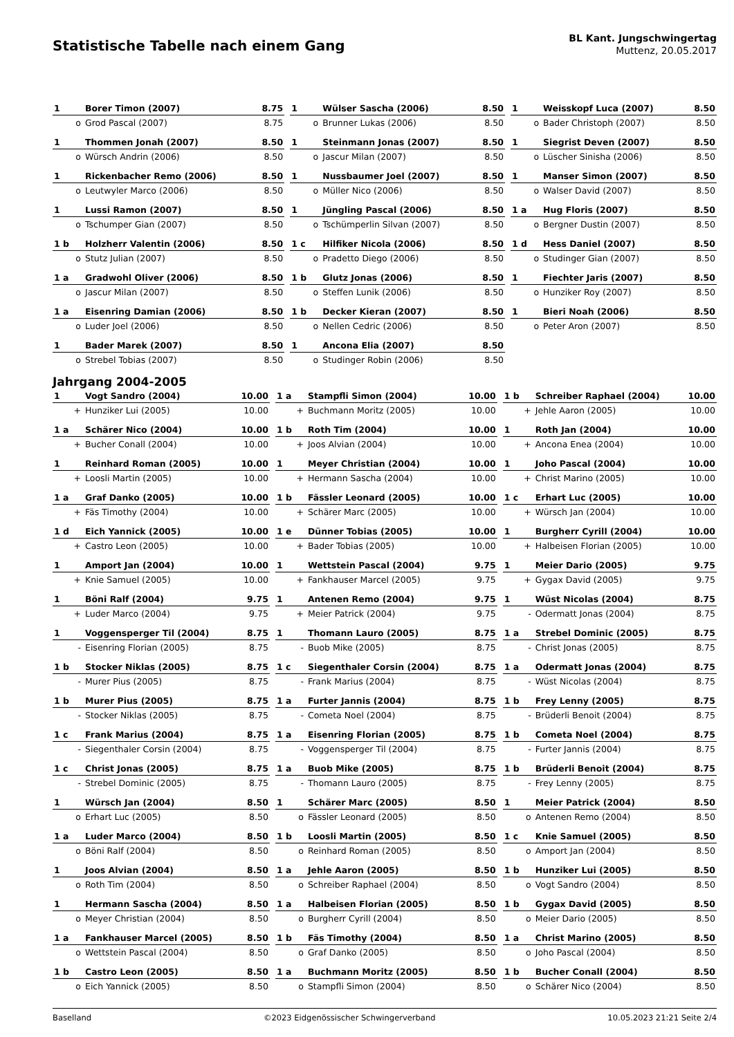Statistische Tabelle nach einem Gang
BL Kant. Jungschwingertag
Muttenz, 20.05.2017
| 1 | Borer Timon (2007) | 8.75 | | 1 | Wülser Sascha (2006) | 8.50 | | 1 | Weisskopf Luca (2007) | 8.50 |
| o | Grod Pascal (2007) | 8.75 | | o | Brunner Lukas (2006) | 8.50 | | o | Bader Christoph (2007) | 8.50 |
| 1 | Thommen Jonah (2007) | 8.50 | | 1 | Steinmann Jonas (2007) | 8.50 | | 1 | Siegrist Deven (2007) | 8.50 |
| o | Würsch Andrin (2006) | 8.50 | | o | Jascur Milan (2007) | 8.50 | | o | Lüscher Sinisha (2006) | 8.50 |
| 1 | Rickenbacher Remo (2006) | 8.50 | | 1 | Nussbaumer Joel (2007) | 8.50 | | 1 | Manser Simon (2007) | 8.50 |
| o | Leutwyler Marco (2006) | 8.50 | | o | Müller Nico (2006) | 8.50 | | o | Walser David (2007) | 8.50 |
| 1 | Lussi Ramon (2007) | 8.50 | | 1 | Jüngling Pascal (2006) | 8.50 | | 1 a | Hug Floris (2007) | 8.50 |
| o | Tschumper Gian (2007) | 8.50 | | o | Tschümperlin Silvan (2007) | 8.50 | | o | Bergner Dustin (2007) | 8.50 |
| 1 b | Holzherr Valentin (2006) | 8.50 | | 1 c | Hilfiker Nicola (2006) | 8.50 | | 1 d | Hess Daniel (2007) | 8.50 |
| o | Stutz Julian (2007) | 8.50 | | o | Pradetto Diego (2006) | 8.50 | | o | Studinger Gian (2007) | 8.50 |
| 1 a | Gradwohl Oliver (2006) | 8.50 | | 1 b | Glutz Jonas (2006) | 8.50 | | 1 | Fiechter Jaris (2007) | 8.50 |
| o | Jascur Milan (2007) | 8.50 | | o | Steffen Lunik (2006) | 8.50 | | o | Hunziker Roy (2007) | 8.50 |
| 1 a | Eisenring Damian (2006) | 8.50 | | 1 b | Decker Kieran (2007) | 8.50 | | 1 | Bieri Noah (2006) | 8.50 |
| o | Luder Joel (2006) | 8.50 | | o | Nellen Cedric (2006) | 8.50 | | o | Peter Aron (2007) | 8.50 |
| 1 | Bader Marek (2007) | 8.50 | | 1 | Ancona Elia (2007) | 8.50 | | | | |
| o | Strebel Tobias (2007) | 8.50 | | o | Studinger Robin (2006) | 8.50 | | | | |
Jahrgang 2004-2005
| 1 | Vogt Sandro (2004) | 10.00 | | 1 a | Stampfli Simon (2004) | 10.00 | | 1 b | Schreiber Raphael (2004) | 10.00 |
| + | Hunziker Lui (2005) | 10.00 | | + | Buchmann Moritz (2005) | 10.00 | | + | Jehle Aaron (2005) | 10.00 |
| 1 a | Schärer Nico (2004) | 10.00 | | 1 b | Roth Tim (2004) | 10.00 | | 1 | Roth Jan (2004) | 10.00 |
| + | Bucher Conall (2004) | 10.00 | | + | Joos Alvian (2004) | 10.00 | | + | Ancona Enea (2004) | 10.00 |
| 1 | Reinhard Roman (2005) | 10.00 | | 1 | Meyer Christian (2004) | 10.00 | | 1 | Joho Pascal (2004) | 10.00 |
| + | Loosli Martin (2005) | 10.00 | | + | Hermann Sascha (2004) | 10.00 | | + | Christ Marino (2005) | 10.00 |
| 1 a | Graf Danko (2005) | 10.00 | | 1 b | Fässler Leonard (2005) | 10.00 | | 1 c | Erhart Luc (2005) | 10.00 |
| + | Fäs Timothy (2004) | 10.00 | | + | Schärer Marc (2005) | 10.00 | | + | Würsch Jan (2004) | 10.00 |
| 1 d | Eich Yannick (2005) | 10.00 | | 1 e | Dünner Tobias (2005) | 10.00 | | 1 | Burgherr Cyrill (2004) | 10.00 |
| + | Castro Leon (2005) | 10.00 | | + | Bader Tobias (2005) | 10.00 | | + | Halbeisen Florian (2005) | 10.00 |
| 1 | Amport Jan (2004) | 10.00 | | 1 | Wettstein Pascal (2004) | 9.75 | | 1 | Meier Dario (2005) | 9.75 |
| + | Knie Samuel (2005) | 10.00 | | + | Fankhauser Marcel (2005) | 9.75 | | + | Gygax David (2005) | 9.75 |
| 1 | Böni Ralf (2004) | 9.75 | | 1 | Antenen Remo (2004) | 9.75 | | 1 | Wüst Nicolas (2004) | 8.75 |
| + | Luder Marco (2004) | 9.75 | | + | Meier Patrick (2004) | 9.75 | | - | Odermatt Jonas (2004) | 8.75 |
| 1 | Voggensperger Til (2004) | 8.75 | | 1 | Thomann Lauro (2005) | 8.75 | | 1 a | Strebel Dominic (2005) | 8.75 |
| - | Eisenring Florian (2005) | 8.75 | | - | Buob Mike (2005) | 8.75 | | - | Christ Jonas (2005) | 8.75 |
| 1 b | Stocker Niklas (2005) | 8.75 | | 1 c | Siegenthaler Corsin (2004) | 8.75 | | 1 a | Odermatt Jonas (2004) | 8.75 |
| - | Murer Pius (2005) | 8.75 | | - | Frank Marius (2004) | 8.75 | | - | Wüst Nicolas (2004) | 8.75 |
| 1 b | Murer Pius (2005) | 8.75 | | 1 a | Furter Jannis (2004) | 8.75 | | 1 b | Frey Lenny (2005) | 8.75 |
| - | Stocker Niklas (2005) | 8.75 | | - | Cometa Noel (2004) | 8.75 | | - | Brüderli Benoit (2004) | 8.75 |
| 1 c | Frank Marius (2004) | 8.75 | | 1 a | Eisenring Florian (2005) | 8.75 | | 1 b | Cometa Noel (2004) | 8.75 |
| - | Siegenthaler Corsin (2004) | 8.75 | | - | Voggensperger Til (2004) | 8.75 | | - | Furter Jannis (2004) | 8.75 |
| 1 c | Christ Jonas (2005) | 8.75 | | 1 a | Buob Mike (2005) | 8.75 | | 1 b | Brüderli Benoit (2004) | 8.75 |
| - | Strebel Dominic (2005) | 8.75 | | - | Thomann Lauro (2005) | 8.75 | | - | Frey Lenny (2005) | 8.75 |
| 1 | Würsch Jan (2004) | 8.50 | | 1 | Schärer Marc (2005) | 8.50 | | 1 | Meier Patrick (2004) | 8.50 |
| o | Erhart Luc (2005) | 8.50 | | o | Fässler Leonard (2005) | 8.50 | | o | Antenen Remo (2004) | 8.50 |
| 1 a | Luder Marco (2004) | 8.50 | | 1 b | Loosli Martin (2005) | 8.50 | | 1 c | Knie Samuel (2005) | 8.50 |
| o | Böni Ralf (2004) | 8.50 | | o | Reinhard Roman (2005) | 8.50 | | o | Amport Jan (2004) | 8.50 |
| 1 | Joos Alvian (2004) | 8.50 | | 1 a | Jehle Aaron (2005) | 8.50 | | 1 b | Hunziker Lui (2005) | 8.50 |
| o | Roth Tim (2004) | 8.50 | | o | Schreiber Raphael (2004) | 8.50 | | o | Vogt Sandro (2004) | 8.50 |
| 1 | Hermann Sascha (2004) | 8.50 | | 1 a | Halbeisen Florian (2005) | 8.50 | | 1 b | Gygax David (2005) | 8.50 |
| o | Meyer Christian (2004) | 8.50 | | o | Burgherr Cyrill (2004) | 8.50 | | o | Meier Dario (2005) | 8.50 |
| 1 a | Fankhauser Marcel (2005) | 8.50 | | 1 b | Fäs Timothy (2004) | 8.50 | | 1 a | Christ Marino (2005) | 8.50 |
| o | Wettstein Pascal (2004) | 8.50 | | o | Graf Danko (2005) | 8.50 | | o | Joho Pascal (2004) | 8.50 |
| 1 b | Castro Leon (2005) | 8.50 | | 1 a | Buchmann Moritz (2005) | 8.50 | | 1 b | Bucher Conall (2004) | 8.50 |
| o | Eich Yannick (2005) | 8.50 | | o | Stampfli Simon (2004) | 8.50 | | o | Schärer Nico (2004) | 8.50 |
Baselland ©2023 Eidgenössischer Schwingerverband 10.05.2023 21:21 Seite 2/4